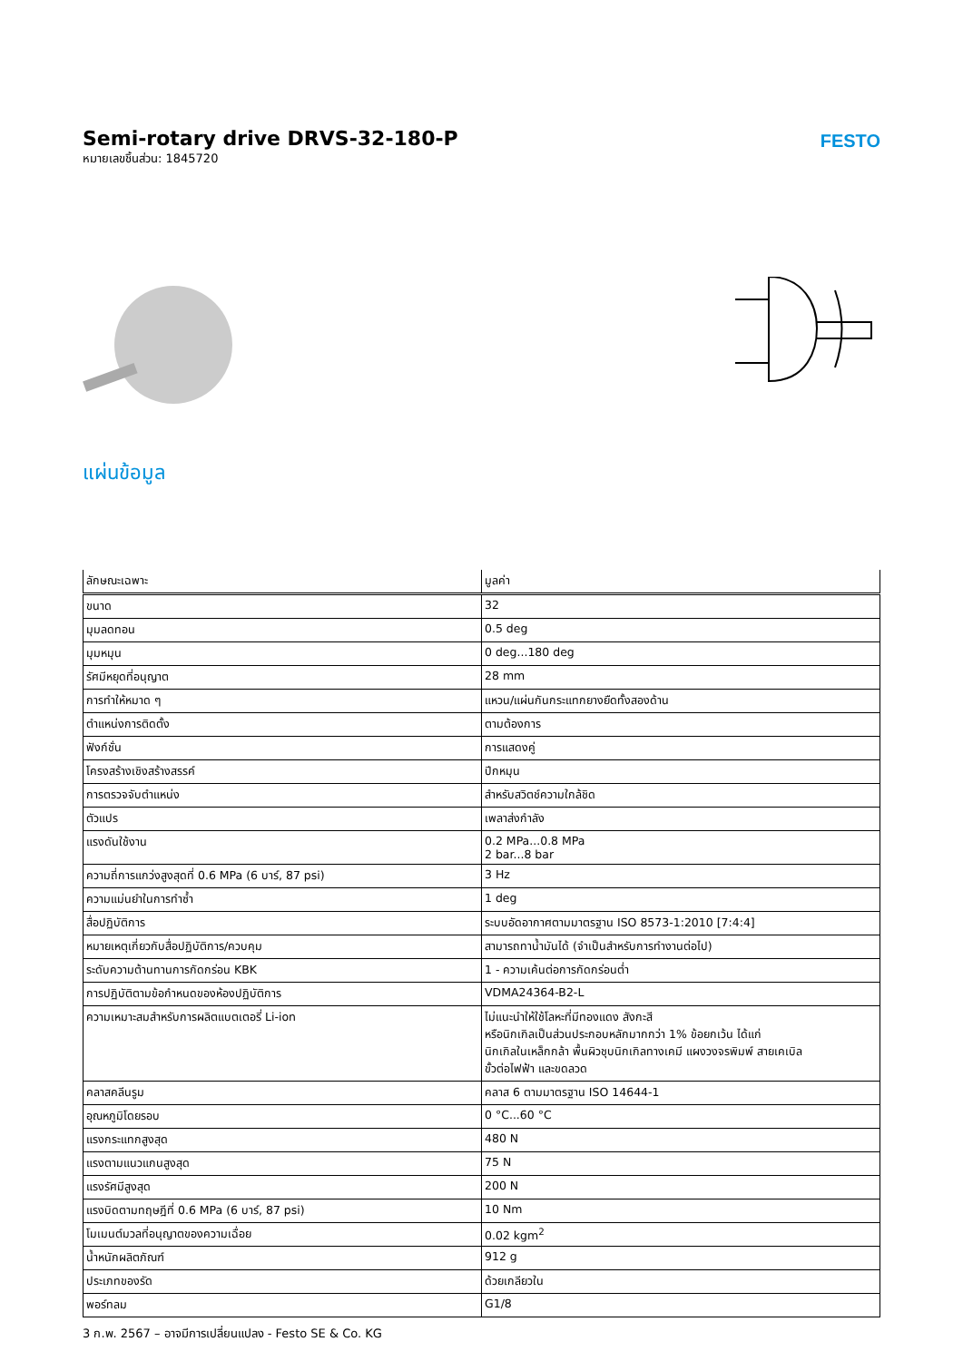Semi-rotary drive DRVS-32-180-P
หมายเลขชิ้นส่วน: 1845720
FESTO
แผ่นข้อมูล
| ลักษณะเฉพาะ | มูลค่า |
| --- | --- |
| ขนาด | 32 |
| มุมลดทอน | 0.5 deg |
| มุมหมุน | 0 deg...180 deg |
| รัศมีหยุดที่อนุญาต | 28 mm |
| การทำให้หมาด ๆ | แหวน/แผ่นกันกระแทกยางยืดทั้งสองด้าน |
| ตำแหน่งการติดตั้ง | ตามต้องการ |
| ฟังก์ชั่น | การแสดงคู่ |
| โครงสร้างเชิงสร้างสรรค์ | ปีกหมุน |
| การตรวจจับตำแหน่ง | สำหรับสวิตช์ความใกล้ชิด |
| ตัวแปร | เพลาส่งกำลัง |
| แรงดันใช้งาน | 0.2 MPa...0.8 MPa 2 bar...8 bar |
| ความถี่การแกว่งสูงสุดที่ 0.6 MPa (6 บาร์, 87 psi) | 3 Hz |
| ความแม่นยำในการทำซ้ำ | 1 deg |
| สื่อปฏิบัติการ | ระบบอัดอากาศตามมาตรฐาน ISO 8573-1:2010 [7:4:4] |
| หมายเหตุเกี่ยวกับสื่อปฏิบัติการ/ควบคุม | สามารถทาน้ำมันได้ (จำเป็นสำหรับการทำงานต่อไป) |
| ระดับความต้านทานการกัดกร่อน KBK | 1 - ความเค้นต่อการกัดกร่อนต่ำ |
| การปฏิบัติตามข้อกำหนดของห้องปฏิบัติการ | VDMA24364-B2-L |
| ความเหมาะสมสำหรับการผลิตแบตเตอรี่ Li-ion | ไม่แนะนำให้ใช้โลหะที่มีทองแดง สังกะสี หรือนิกเกิลเป็นส่วนประกอบหลักมากกว่า 1% ข้อยกเว้น ได้แก่ นิกเกิลในเหล็กกล้า พื้นผิวชุบนิกเกิลทางเคมี แผงวงจรพิมพ์ สายเคเบิล ขั้วต่อไฟฟ้า และขดลวด |
| คลาสคลีนรูม | คลาส 6 ตามมาตรฐาน ISO 14644-1 |
| อุณหภูมิโดยรอบ | 0 °C...60 °C |
| แรงกระแทกสูงสุด | 480 N |
| แรงตามแนวแกนสูงสุด | 75 N |
| แรงรัศมีสูงสุด | 200 N |
| แรงบิดตามทฤษฎีที่ 0.6 MPa (6 บาร์, 87 psi) | 10 Nm |
| โมเมนต์มวลที่อนุญาตของความเฉื่อย | 0.02 kgm<sup>2</sup> |
| น้ำหนักผลิตภัณฑ์ | 912 g |
| ประเภทของรัด | ด้วยเกลียวใน |
| พอร์ทลม | G1/8 |
3 ก.พ. 2567 – อาจมีการเปลี่ยนแปลง - Festo SE & Co. KG